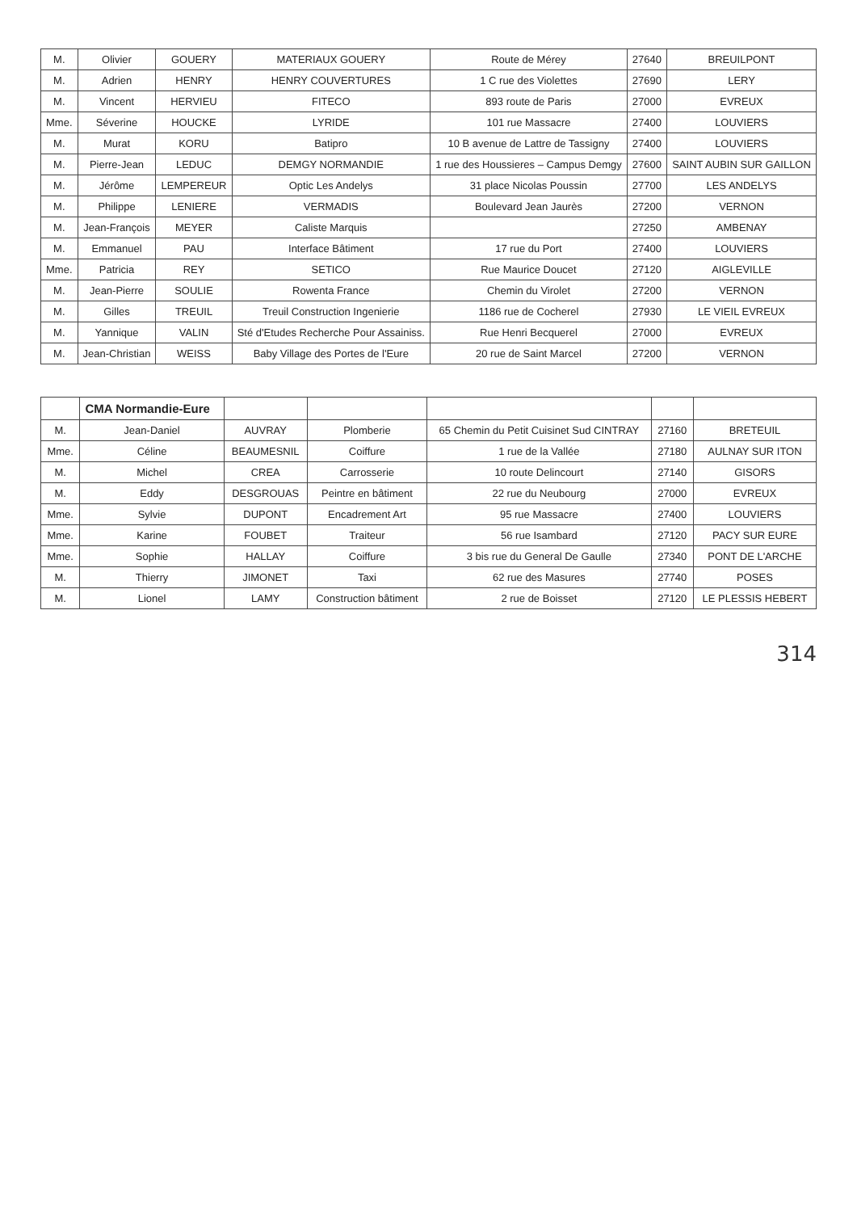| M. | Olivier | GOUERY | MATERIAUX GOUERY | Route de Mérey | 27640 | BREUILPONT |
| M. | Adrien | HENRY | HENRY COUVERTURES | 1 C rue des Violettes | 27690 | LERY |
| M. | Vincent | HERVIEU | FITECO | 893 route de Paris | 27000 | EVREUX |
| Mme. | Séverine | HOUCKE | LYRIDE | 101 rue Massacre | 27400 | LOUVIERS |
| M. | Murat | KORU | Batipro | 10 B avenue de Lattre de Tassigny | 27400 | LOUVIERS |
| M. | Pierre-Jean | LEDUC | DEMGY NORMANDIE | 1 rue des Houssieres – Campus Demgy | 27600 | SAINT AUBIN SUR GAILLON |
| M. | Jérôme | LEMPEREUR | Optic Les Andelys | 31 place Nicolas Poussin | 27700 | LES ANDELYS |
| M. | Philippe | LENIERE | VERMADIS | Boulevard Jean Jaurès | 27200 | VERNON |
| M. | Jean-François | MEYER | Caliste Marquis | | 27250 | AMBENAY |
| M. | Emmanuel | PAU | Interface Bâtiment | 17 rue du Port | 27400 | LOUVIERS |
| Mme. | Patricia | REY | SETICO | Rue Maurice Doucet | 27120 | AIGLEVILLE |
| M. | Jean-Pierre | SOULIE | Rowenta France | Chemin du Virolet | 27200 | VERNON |
| M. | Gilles | TREUIL | Treuil Construction Ingenierie | 1186 rue de Cocherel | 27930 | LE VIEIL EVREUX |
| M. | Yannique | VALIN | Sté d'Etudes Recherche Pour Assainiss. | Rue Henri Becquerel | 27000 | EVREUX |
| M. | Jean-Christian | WEISS | Baby Village des Portes de l'Eure | 20 rue de Saint Marcel | 27200 | VERNON |
| | CMA Normandie-Eure | | | | | |
| M. | Jean-Daniel | AUVRAY | Plomberie | 65 Chemin du Petit Cuisinet Sud CINTRAY | 27160 | BRETEUIL |
| Mme. | Céline | BEAUMESNIL | Coiffure | 1 rue de la Vallée | 27180 | AULNAY SUR ITON |
| M. | Michel | CREA | Carrosserie | 10 route Delincourt | 27140 | GISORS |
| M. | Eddy | DESGROUAS | Peintre en bâtiment | 22 rue du Neubourg | 27000 | EVREUX |
| Mme. | Sylvie | DUPONT | Encadrement Art | 95 rue Massacre | 27400 | LOUVIERS |
| Mme. | Karine | FOUBET | Traiteur | 56 rue Isambard | 27120 | PACY SUR EURE |
| Mme. | Sophie | HALLAY | Coiffure | 3 bis rue du General De Gaulle | 27340 | PONT DE L'ARCHE |
| M. | Thierry | JIMONET | Taxi | 62 rue des Masures | 27740 | POSES |
| M. | Lionel | LAMY | Construction bâtiment | 2 rue de Boisset | 27120 | LE PLESSIS HEBERT |
314